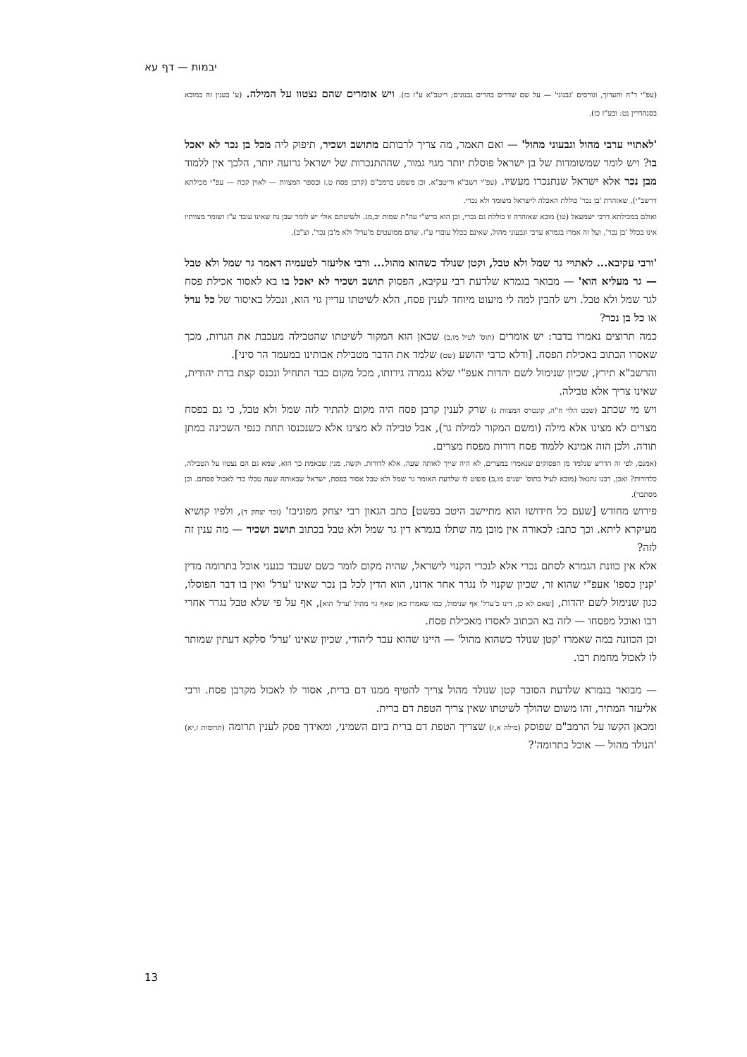יבמות — דף עא
(עפ"י ר"ח והערוך, וגורסים 'גבנוני' — על שם שדרים בהרים גבנונים; ריטב"א ע"ז כז). ויש אומרים שהם נצטוו על המילה. (ע' בענין זה במובא בסנהדרין נט: ובע"ז כז).
'לאתויי ערבי מהול וגבעוני מהול' — ואם תאמר, מה צריך לרבותם מתושב ושכיר, תיפוק ליה מכל בן נכר לא יאכל בו? ויש לומר שמשומדות של בן ישראל פוסלת יותר מגוי גמור, שההתנכרות של ישראל גרועה יותר, הלכך אין ללמוד מבן נכר אלא ישראל שנתנכרו מעשיו. (עפ"י רשב"א וריטב"א. וכן משמע ברמב"ם (קרבן פסח ט,ז ובספר המצוות — לאוין קכח — עפ"י מכילתא דרשב"י), שאזהרת 'בן נכר' כוללת האכלה לישראל משומד ולא נכרי.
ואולם במכילתא דרבי ישמעאל (טו) מובא שאזהרה זו כוללת גם נכרי, וכן הוא ברש"י עה"ת שמות יב,מג. ולשיטתם אולי יש לומר שבן נח שאינו עובד ע"ז ושומר מצוותיו אינו בכלל 'בן נכר', ועל זה אמרו בגמרא ערבי וגבעוני מהול, שאינם בכלל עובדי ע"ז, שהם ממועטים מ'ערל' ולא מ'בן נכר'. וצ"ב).
'ורבי עקיבא... לאתויי גר שמל ולא טבל, וקטן שנולד כשהוא מהול... ורבי אליעזר לטעמיה דאמר גר שמל ולא טבל — גר מעליא הוא' — מבואר בגמרא שלדעת רבי עקיבא, הפסוק תושב ושכיר לא יאכל בו בא לאסור אכילת פסח לגר שמל ולא טבל. ויש להבין למה לי מיעוט מיוחד לענין פסח, הלא לשיטתו עדיין גוי הוא, ונכלל באיסור של כל ערל או כל בן נכר?
כמה תרוצים נאמרו בדבר: יש אומרים (תוס' לעיל מו,ב) שכאן הוא המקור לשיטתו שהטבילה מעכבת את הגרות, מכך שאסרו הכתוב באכילת הפסח. [ודלא כרבי יהושע (שם) שלמד את הדבר מטבילת אבותינו במעמד הר סיני].
והרשב"א תירץ, שכיון שנימול לשם יהדות אעפ"י שלא נגמרה גירותו, מכל מקום כבר התחיל ונכנס קצת בדת יהודית, שאינו צריך אלא טבילה.
ויש מי שכתב (שבט הלוי ח"ה, קונטרס המצוות ג) שרק לענין קרבן פסח היה מקום להתיר לזה שמל ולא טבל, כי גם בפסח מצרים לא מצינו אלא מילה (ומשם המקור למילת גר), אבל טבילה לא מצינו אלא כשנכנסו תחת כנפי השכינה במתן תורה. ולכן הוה אמינא ללמוד פסח דורות מפסח מצרים.
(אמנם, לפי זה הדרש שנלמד מן הפסוקים שנאמרו במצרים, לא היה שייך לאותה שעה, אלא לדורות. וקשה, מנין שבאמת כך הוא, שמא גם הם נצטוו על הטבילה, כלדורות? ואכן, רבנו נתנאל (מובא לעיל בתוס' ישנים מו,ב) פשוט לו שלדעת האומר גר שמל ולא טבל אסור בפסח, ישראל שבאותה שעה טבלו כדי לאכול פסחם. וכן מסתבר).
פירוש מחודש [שעם כל חידושו הוא מתיישב היטב בפשט] כתב הגאון רבי יצחק מפוניבז' (זכר יצחק ד), ולפיו קושיא מעיקרא ליתא. וכך כתב: לכאורה אין מובן מה שתלו בגמרא דין גר שמל ולא טבל בכתוב תושב ושכיר — מה ענין זה לזה?
אלא אין כוונת הגמרא לסתם נכרי אלא לנכרי הקנוי לישראל, שהיה מקום לומר כשם שעבד כנעני אוכל בתרומה מדין 'קנין כספו' אעפ"י שהוא זר, שכיון שקנוי לו נגרר אחר אדונו, הוא הדין לכל בן נכר שאינו 'ערל' ואין בו דבר הפוסלו, כגון שנימול לשם יהדות, [שאם לא כן, דינו כ'ערל' אף שנימול, כמו שאמרו כאן שאף גוי מהול 'ערל' הוא], אף על פי שלא טבל נגרר אחרי רבו ואוכל מפסחו — לזה בא הכתוב לאסרו מאכילת פסח.
וכן הכוונה במה שאמרו 'קטן שנולד כשהוא מהול' — היינו שהוא עבד ליהודי, שכיון שאינו 'ערל' סלקא דעתין שמותר לו לאכול מחמת רבו.
— מבואר בגמרא שלדעת הסובר קטן שנולד מהול צריך להטיף ממנו דם ברית, אסור לו לאכול מקרבן פסח. ורבי אליעזר המתיר, זהו משום שהולך לשיטתו שאין צריך הטפת דם ברית.
ומכאן הקשו על הרמב"ם שפוסק (מילה א,ז) שצריך הטפת דם ברית ביום השמיני, ומאידך פסק לענין תרומה (תרומות ז,יא) 'הנולד מהול — אוכל בתרומה'?
13